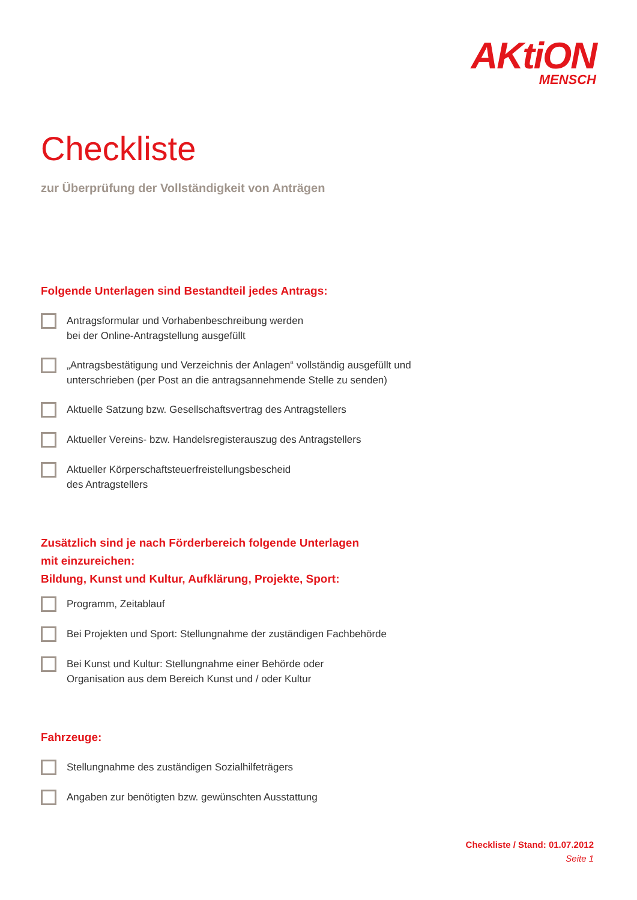AKtiON
MENSCH
Checkliste
zur Überprüfung der Vollständigkeit von Anträgen
Folgende Unterlagen sind Bestandteil jedes Antrags:
Antragsformular und Vorhabenbeschreibung werden
bei der Online-Antragstellung ausgefüllt
„Antragsbestätigung und Verzeichnis der Anlagen“ vollständig ausgefüllt und
unterschrieben (per Post an die antragsannehmende Stelle zu senden)
Aktuelle Satzung bzw. Gesellschaftsvertrag des Antragstellers
Aktueller Vereins- bzw. Handelsregisterauszug des Antragstellers
Aktueller Körperschaftsteuerfreistellungsbescheid
des Antragstellers
Zusätzlich sind je nach Förderbereich folgende Unterlagen
mit einzureichen:
Bildung, Kunst und Kultur, Aufklärung, Projekte, Sport:
Programm, Zeitablauf
Bei Projekten und Sport: Stellungnahme der zuständigen Fachbehörde
Bei Kunst und Kultur: Stellungnahme einer Behörde oder
Organisation aus dem Bereich Kunst und / oder Kultur
Fahrzeuge:
Stellungnahme des zuständigen Sozialhilfeträgers
Angaben zur benötigten bzw. gewünschten Ausstattung
Checkliste / Stand: 01.07.2012
Seite 1